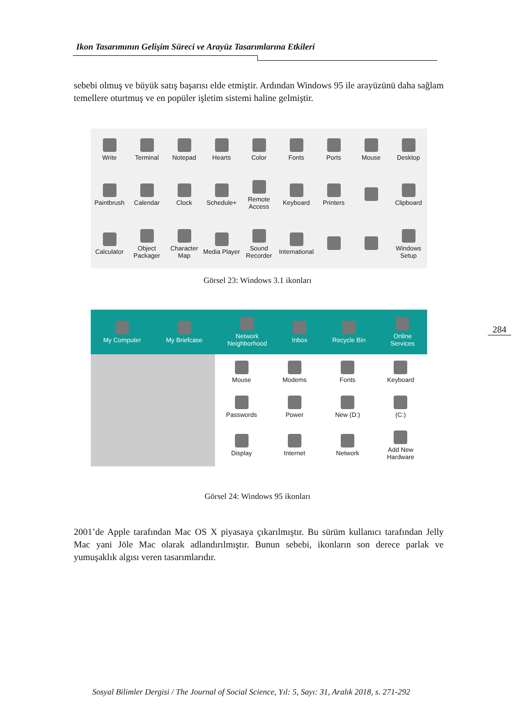Ikon Tasarımının Gelişim Süreci ve Arayüz Tasarımlarına Etkileri
sebebi olmuş ve büyük satış başarısı elde etmiştir. Ardından Windows 95 ile arayüzünü daha sağlam temellere oturtmuş ve en popüler işletim sistemi haline gelmiştir.
Write
Terminal
Notepad
Hearts
Color
Fonts
Ports
Mouse
Desktop
Paintbrush
Calendar
Clock
Schedule+
Remote Access
Keyboard
Printers
Clipboard
Calculator
Object Packager
Character Map
Media Player
Sound Recorder
International
Windows Setup
Görsel 23: Windows 3.1 ikonları
My Computer My Briefcase
Network
Neighborhood
Inbox Recycle Bin
Online
Services
Mouse
Modems
Fonts
Keyboard
Passwords
Power
New (D:)
(C:)
Display
Internet
Network
Add New
Hardware
284
Görsel 24: Windows 95 ikonları
2001’de Apple tarafından Mac OS X piyasaya çıkarılmıştır. Bu sürüm kullanıcı tarafından Jelly Mac yani Jöle Mac olarak adlandırılmıştır. Bunun sebebi, ikonların son derece parlak ve yumuşaklık algısı veren tasarımlarıdır.
Sosyal Bilimler Dergisi / The Journal of Social Science, Yıl: 5, Sayı: 31, Aralık 2018, s. 271-292